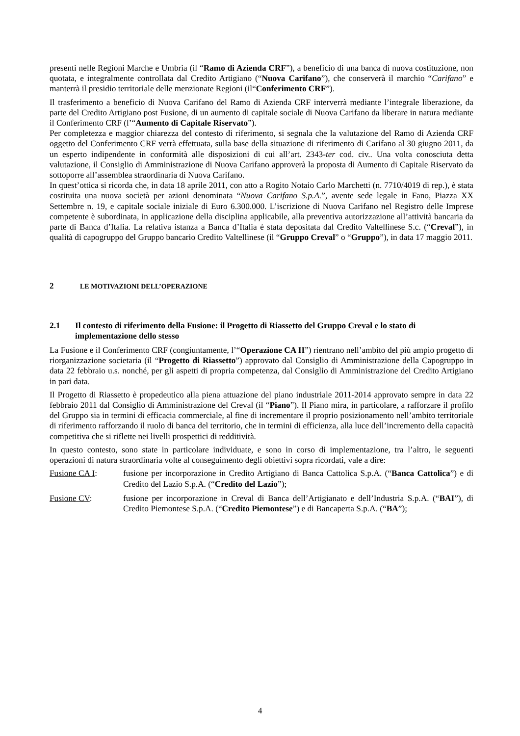presenti nelle Regioni Marche e Umbria (il “Ramo di Azienda CRF”), a beneficio di una banca di nuova costituzione, non quotata, e integralmente controllata dal Credito Artigiano (“Nuova Carifano”), che conserverà il marchio “Carifano” e manterrà il presidio territoriale delle menzionate Regioni (il“Conferimento CRF”).
Il trasferimento a beneficio di Nuova Carifano del Ramo di Azienda CRF interverrà mediante l’integrale liberazione, da parte del Credito Artigiano post Fusione, di un aumento di capitale sociale di Nuova Carifano da liberare in natura mediante il Conferimento CRF (l’“Aumento di Capitale Riservato”).
Per completezza e maggior chiarezza del contesto di riferimento, si segnala che la valutazione del Ramo di Azienda CRF oggetto del Conferimento CRF verrà effettuata, sulla base della situazione di riferimento di Carifano al 30 giugno 2011, da un esperto indipendente in conformità alle disposizioni di cui all’art. 2343-ter cod. civ.. Una volta conosciuta detta valutazione, il Consiglio di Amministrazione di Nuova Carifano approverà la proposta di Aumento di Capitale Riservato da sottoporre all’assemblea straordinaria di Nuova Carifano.
In quest’ottica si ricorda che, in data 18 aprile 2011, con atto a Rogito Notaio Carlo Marchetti (n. 7710/4019 di rep.), è stata costituita una nuova società per azioni denominata “Nuova Carifano S.p.A.”, avente sede legale in Fano, Piazza XX Settembre n. 19, e capitale sociale iniziale di Euro 6.300.000. L’iscrizione di Nuova Carifano nel Registro delle Imprese competente è subordinata, in applicazione della disciplina applicabile, alla preventiva autorizzazione all’attività bancaria da parte di Banca d’Italia. La relativa istanza a Banca d’Italia è stata depositata dal Credito Valtellinese S.c. (“Creval”), in qualità di capogruppo del Gruppo bancario Credito Valtellinese (il “Gruppo Creval” o “Gruppo”), in data 17 maggio 2011.
2 LE MOTIVAZIONI DELL’OPERAZIONE
2.1 Il contesto di riferimento della Fusione: il Progetto di Riassetto del Gruppo Creval e lo stato di implementazione dello stesso
La Fusione e il Conferimento CRF (congiuntamente, l’“Operazione CA II”) rientrano nell’ambito del più ampio progetto di riorganizzazione societaria (il “Progetto di Riassetto”) approvato dal Consiglio di Amministrazione della Capogruppo in data 22 febbraio u.s. nonché, per gli aspetti di propria competenza, dal Consiglio di Amministrazione del Credito Artigiano in pari data.
Il Progetto di Riassetto è propedeutico alla piena attuazione del piano industriale 2011-2014 approvato sempre in data 22 febbraio 2011 dal Consiglio di Amministrazione del Creval (il “Piano”). Il Piano mira, in particolare, a rafforzare il profilo del Gruppo sia in termini di efficacia commerciale, al fine di incrementare il proprio posizionamento nell’ambito territoriale di riferimento rafforzando il ruolo di banca del territorio, che in termini di efficienza, alla luce dell’incremento della capacità competitiva che si riflette nei livelli prospettici di redditività.
In questo contesto, sono state in particolare individuate, e sono in corso di implementazione, tra l’altro, le seguenti operazioni di natura straordinaria volte al conseguimento degli obiettivi sopra ricordati, vale a dire:
Fusione CA I: fusione per incorporazione in Credito Artigiano di Banca Cattolica S.p.A. (“Banca Cattolica”) e di Credito del Lazio S.p.A. (“Credito del Lazio”);
Fusione CV: fusione per incorporazione in Creval di Banca dell’Artigianato e dell’Industria S.p.A. (“BAI”), di Credito Piemontese S.p.A. (“Credito Piemontese”) e di Bancaperta S.p.A. (“BA”);
4